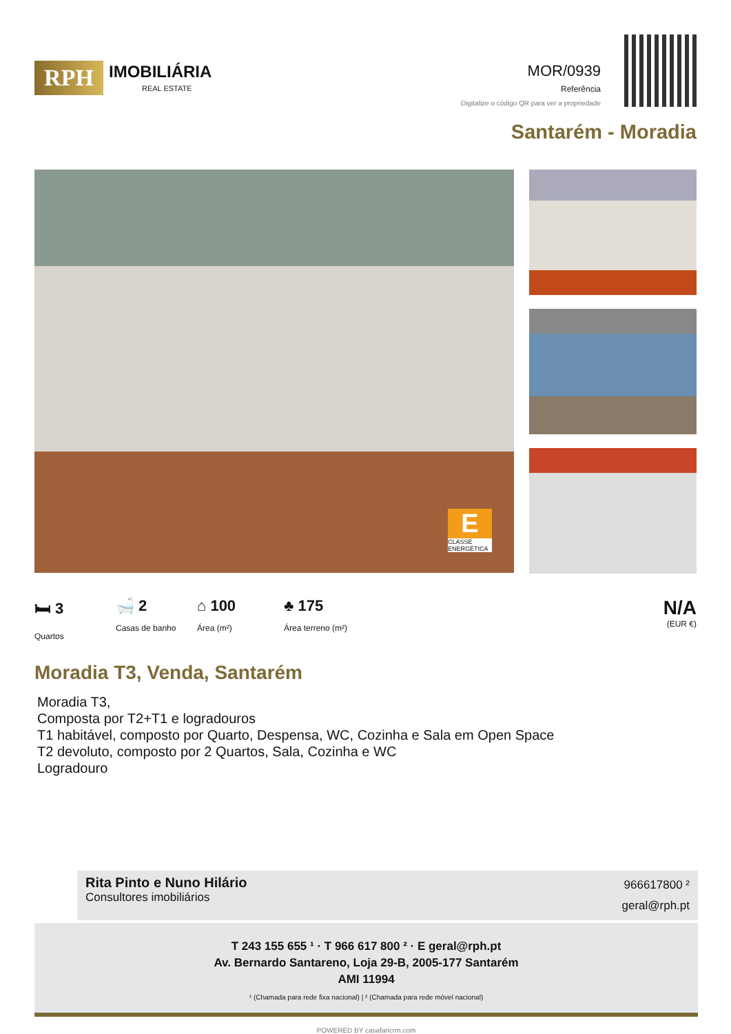RPH
IMOBILIÁRIA
REAL ESTATE
MOR/0939
Referência
Digitalize o código QR para ver a propriedade
Santarém - Moradia
E
CLASSE ENERGÉTICA
🛏 3
Quartos
🛁 2
Casas de banho
⌂ 100
Área (m²)
♣ 175
Área terreno (m²)
N/A
(EUR €)
Moradia T3, Venda, Santarém
Moradia T3,
Composta por T2+T1 e logradouros
T1 habitável, composto por Quarto, Despensa, WC, Cozinha e Sala em Open Space
T2 devoluto, composto por 2 Quartos, Sala, Cozinha e WC
Logradouro
Rita Pinto e Nuno Hilário
Consultores imobiliários
966617800 ²
geral@rph.pt
T 243 155 655 ¹ · T 966 617 800 ² · E geral@rph.pt
Av. Bernardo Santareno, Loja 29-B, 2005-177 Santarém
AMI 11994
¹ (Chamada para rede fixa nacional) | ² (Chamada para rede móvel nacional)
POWERED BY casafaricrm.com